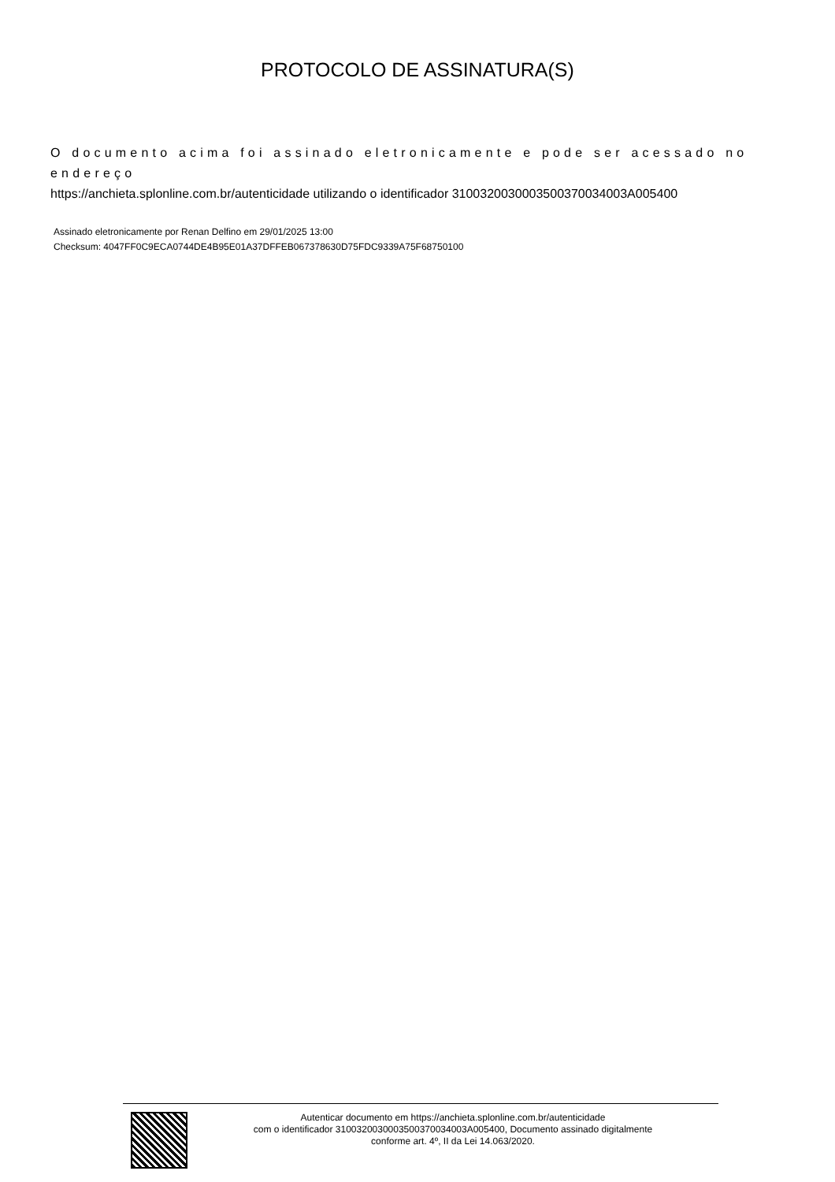PROTOCOLO DE ASSINATURA(S)
O documento acima foi assinado eletronicamente e pode ser acessado no endereço
https://anchieta.splonline.com.br/autenticidade utilizando o identificador 310032003000350037003400­3A005400
Assinado eletronicamente por Renan Delfino em 29/01/2025 13:00
Checksum: 4047FF0C9ECA0744DE4B95E01A37DFFEB067378630D75FDC9339A75F68750100
Autenticar documento em https://anchieta.splonline.com.br/autenticidade
com o identificador 3100320030003500370034003A005400, Documento assinado digitalmente
conforme art. 4º, II da Lei 14.063/2020.